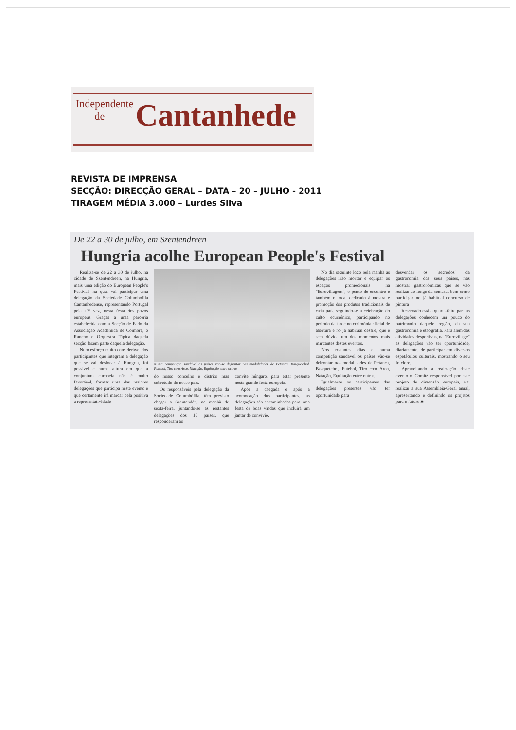Independente
de Cantanhede
REVISTA DE IMPRENSA
SECÇÃO: DIRECÇÃO GERAL – DATA – 20 – JULHO - 2011
TIRAGEM MÉDIA 3.000 – Lurdes Silva
De 22 a 30 de julho, em Szentendreen
Hungria acolhe European People's Festival
Realiza-se de 22 a 30 de julho, na cidade de Szentendreen, na Hungria, mais uma edição do European People's Festival, na qual vai participar uma delegação da Sociedade Columbófila Cantanhedense, representando Portugal pela 17ª vez, nesta festa dos povos europeus. Graças a uma parceria estabelecida com a Secção de Fado da Associação Académica de Coimbra, o Rancho e Orquestra Típica daquela secção fazem parte daquela delegação.
Num esforço muito considerável dos participantes que integram a delegação que se vai deslocar à Hungria, foi possível e numa altura em que a conjuntura europeia não é muito favorável, formar uma das maiores delegações que participa neste evento e que certamente irá marcar pela positiva a representatividade
Numa competição saudável os países vão-se defrontar nas modalidades de Petanca, Basquetebol, Futebol, Tiro com Arco, Natação, Equitação entre outras
do nosso concelho e distrito mas sobretudo do nosso país.
Os responsáveis pela delegação da Sociedade Columbófila, têm previsto chegar a Szentendén, na manhã de sexta-feira, juntando-se ás restantes delegações dos 16 países, que responderam ao
convite húngaro, para estar presente nesta grande festa europeia.
Após a chegada e após a acomodação dos participantes, as delegações são encaminhadas para uma festa de boas vindas que incluirá um jantar de convívio.
No dia seguinte logo pela manhã as delegações irão montar e equipar os espaços promocionais na "Eurovillagem", o ponto de encontro e também o local dedicado à mostra e promoção dos produtos tradicionais de cada país, seguindo-se a celebração do culto ecuménico, participando no período da tarde no cerimónia oficial de abertura e no já habitual desfile, que é sem dúvida um dos momentos mais marcantes destes eventos.
Nos restantes dias e numa competição saudável os países vão-se defrontar nas modalidades de Petanca, Basquetebol, Futebol, Tiro com Arco, Natação, Equitação entre outras.
Igualmente os participantes das delegações presentes vão ter oportunidade para
desvendar os "segredos" da gastronomia dos seus países, nas mostras gastronómicas que se vão realizar ao longo da semana, bem como participar no já habitual concurso de pintura.
Reservado está a quarta-feira para as delegações conhecem um pouco do património daquele região, da sua gastronomia e etnografia. Para além das atividades desportivas, na "Eurovillage" as delegações vão ter oportunidade, diariamente, de participar em diversos espetáculos culturais, mostrando o seu folclore.
Aproveitando a realização deste evento o Comité responsável por este projeto de dimensão europeia, vai realizar a sua Assembleia-Geral anual, apresentando e definindo os projetos para o futuro.■